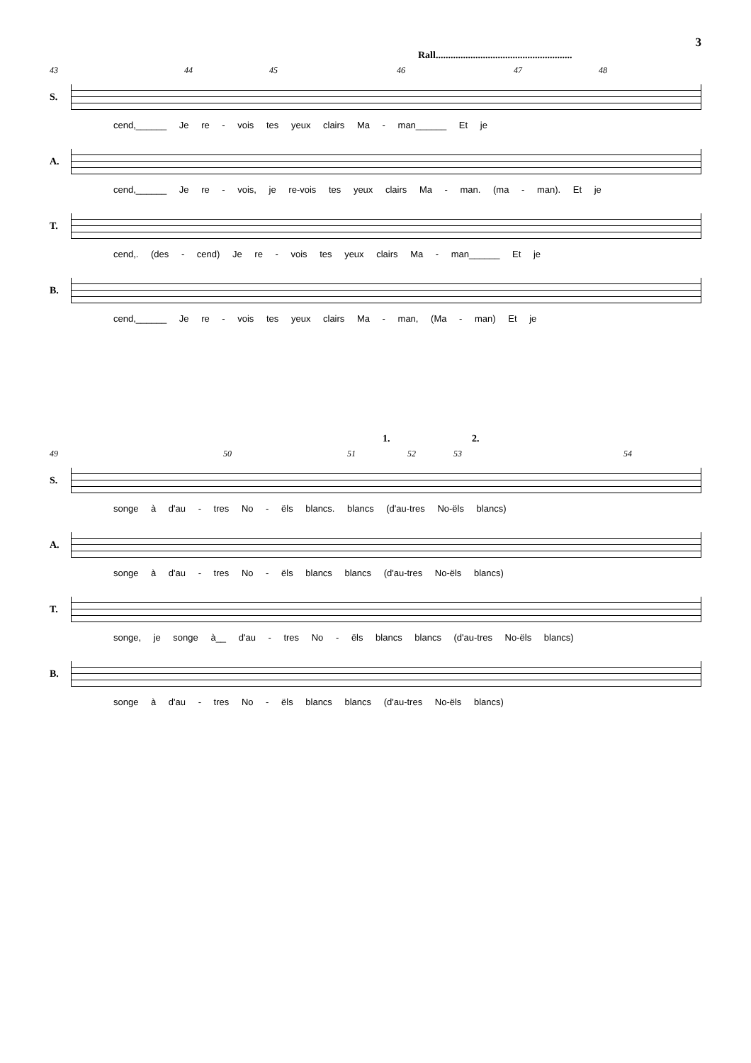3
Rall.......................................................
43 44 45 46 47 48
S.
cend,______ Je re - vois tes yeux clairs Ma - man______ Et je
A.
cend,______ Je re - vois, je re-vois tes yeux clairs Ma - man. (ma - man). Et je
T.
cend,. (des - cend) Je re - vois tes yeux clairs Ma - man______ Et je
B.
cend,______ Je re - vois tes yeux clairs Ma - man, (Ma - man) Et je
1. 2.
49 50 51 52 53 54
S.
songe à d'au - tres No - ëls blancs. blancs (d'au-tres No-ëls blancs)
A.
songe à d'au - tres No - ëls blancs blancs (d'au-tres No-ëls blancs)
T.
songe, je songe à__ d'au - tres No - ëls blancs blancs (d'au-tres No-ëls blancs)
B.
songe à d'au - tres No - ëls blancs blancs (d'au-tres No-ëls blancs)